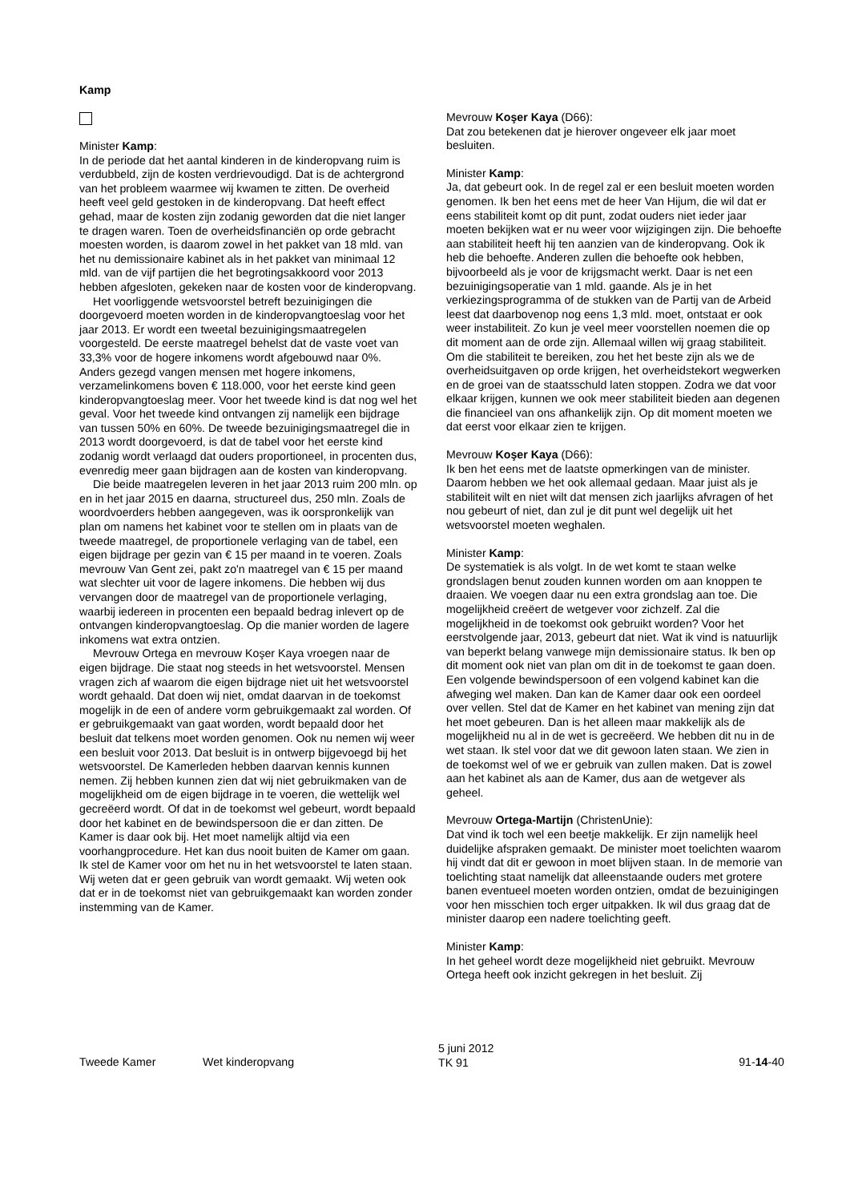Kamp
Minister Kamp:
In de periode dat het aantal kinderen in de kinderopvang ruim is verdubbeld, zijn de kosten verdrievoudigd. Dat is de achtergrond van het probleem waarmee wij kwamen te zitten. De overheid heeft veel geld gestoken in de kinderopvang. Dat heeft effect gehad, maar de kosten zijn zodanig geworden dat die niet langer te dragen waren. Toen de overheidsfinanciën op orde gebracht moesten worden, is daarom zowel in het pakket van 18 mld. van het nu demissionaire kabinet als in het pakket van minimaal 12 mld. van de vijf partijen die het begrotingsakkoord voor 2013 hebben afgesloten, gekeken naar de kosten voor de kinderopvang.
Het voorliggende wetsvoorstel betreft bezuinigingen die doorgevoerd moeten worden in de kinderopvangtoeslag voor het jaar 2013. Er wordt een tweetal bezuinigingsmaatregelen voorgesteld. De eerste maatregel behelst dat de vaste voet van 33,3% voor de hogere inkomens wordt afgebouwd naar 0%. Anders gezegd vangen mensen met hogere inkomens, verzamelinkomens boven € 118.000, voor het eerste kind geen kinderopvangtoeslag meer. Voor het tweede kind is dat nog wel het geval. Voor het tweede kind ontvangen zij namelijk een bijdrage van tussen 50% en 60%. De tweede bezuinigingsmaatregel die in 2013 wordt doorgevoerd, is dat de tabel voor het eerste kind zodanig wordt verlaagd dat ouders proportioneel, in procenten dus, evenredig meer gaan bijdragen aan de kosten van kinderopvang.
Die beide maatregelen leveren in het jaar 2013 ruim 200 mln. op en in het jaar 2015 en daarna, structureel dus, 250 mln. Zoals de woordvoerders hebben aangegeven, was ik oorspronkelijk van plan om namens het kabinet voor te stellen om in plaats van de tweede maatregel, de proportionele verlaging van de tabel, een eigen bijdrage per gezin van € 15 per maand in te voeren. Zoals mevrouw Van Gent zei, pakt zo'n maatregel van € 15 per maand wat slechter uit voor de lagere inkomens. Die hebben wij dus vervangen door de maatregel van de proportionele verlaging, waarbij iedereen in procenten een bepaald bedrag inlevert op de ontvangen kinderopvangtoeslag. Op die manier worden de lagere inkomens wat extra ontzien.
Mevrouw Ortega en mevrouw Koşer Kaya vroegen naar de eigen bijdrage. Die staat nog steeds in het wetsvoorstel. Mensen vragen zich af waarom die eigen bijdrage niet uit het wetsvoorstel wordt gehaald. Dat doen wij niet, omdat daarvan in de toekomst mogelijk in de een of andere vorm gebruikgemaakt zal worden. Of er gebruikgemaakt van gaat worden, wordt bepaald door het besluit dat telkens moet worden genomen. Ook nu nemen wij weer een besluit voor 2013. Dat besluit is in ontwerp bijgevoegd bij het wetsvoorstel. De Kamerleden hebben daarvan kennis kunnen nemen. Zij hebben kunnen zien dat wij niet gebruikmaken van de mogelijkheid om de eigen bijdrage in te voeren, die wettelijk wel gecreëerd wordt. Of dat in de toekomst wel gebeurt, wordt bepaald door het kabinet en de bewindspersoon die er dan zitten. De Kamer is daar ook bij. Het moet namelijk altijd via een voorhangprocedure. Het kan dus nooit buiten de Kamer om gaan. Ik stel de Kamer voor om het nu in het wetsvoorstel te laten staan. Wij weten dat er geen gebruik van wordt gemaakt. Wij weten ook dat er in de toekomst niet van gebruikgemaakt kan worden zonder instemming van de Kamer.
Mevrouw Koşer Kaya (D66):
Dat zou betekenen dat je hierover ongeveer elk jaar moet besluiten.
Minister Kamp:
Ja, dat gebeurt ook. In de regel zal er een besluit moeten worden genomen. Ik ben het eens met de heer Van Hijum, die wil dat er eens stabiliteit komt op dit punt, zodat ouders niet ieder jaar moeten bekijken wat er nu weer voor wijzigingen zijn. Die behoefte aan stabiliteit heeft hij ten aanzien van de kinderopvang. Ook ik heb die behoefte. Anderen zullen die behoefte ook hebben, bijvoorbeeld als je voor de krijgsmacht werkt. Daar is net een bezuinigingsoperatie van 1 mld. gaande. Als je in het verkiezingsprogramma of de stukken van de Partij van de Arbeid leest dat daarbovenop nog eens 1,3 mld. moet, ontstaat er ook weer instabiliteit. Zo kun je veel meer voorstellen noemen die op dit moment aan de orde zijn. Allemaal willen wij graag stabiliteit. Om die stabiliteit te bereiken, zou het het beste zijn als we de overheidsuitgaven op orde krijgen, het overheidstekort wegwerken en de groei van de staatsschuld laten stoppen. Zodra we dat voor elkaar krijgen, kunnen we ook meer stabiliteit bieden aan degenen die financieel van ons afhankelijk zijn. Op dit moment moeten we dat eerst voor elkaar zien te krijgen.
Mevrouw Koşer Kaya (D66):
Ik ben het eens met de laatste opmerkingen van de minister. Daarom hebben we het ook allemaal gedaan. Maar juist als je stabiliteit wilt en niet wilt dat mensen zich jaarlijks afvragen of het nou gebeurt of niet, dan zul je dit punt wel degelijk uit het wetsvoorstel moeten weghalen.
Minister Kamp:
De systematiek is als volgt. In de wet komt te staan welke grondslagen benut zouden kunnen worden om aan knoppen te draaien. We voegen daar nu een extra grondslag aan toe. Die mogelijkheid creëert de wetgever voor zichzelf. Zal die mogelijkheid in de toekomst ook gebruikt worden? Voor het eerstvolgende jaar, 2013, gebeurt dat niet. Wat ik vind is natuurlijk van beperkt belang vanwege mijn demissionaire status. Ik ben op dit moment ook niet van plan om dit in de toekomst te gaan doen. Een volgende bewindspersoon of een volgend kabinet kan die afweging wel maken. Dan kan de Kamer daar ook een oordeel over vellen. Stel dat de Kamer en het kabinet van mening zijn dat het moet gebeuren. Dan is het alleen maar makkelijk als de mogelijkheid nu al in de wet is gecreëerd. We hebben dit nu in de wet staan. Ik stel voor dat we dit gewoon laten staan. We zien in de toekomst wel of we er gebruik van zullen maken. Dat is zowel aan het kabinet als aan de Kamer, dus aan de wetgever als geheel.
Mevrouw Ortega-Martijn (ChristenUnie):
Dat vind ik toch wel een beetje makkelijk. Er zijn namelijk heel duidelijke afspraken gemaakt. De minister moet toelichten waarom hij vindt dat dit er gewoon in moet blijven staan. In de memorie van toelichting staat namelijk dat alleenstaande ouders met grotere banen eventueel moeten worden ontzien, omdat de bezuinigingen voor hen misschien toch erger uitpakken. Ik wil dus graag dat de minister daarop een nadere toelichting geeft.
Minister Kamp:
In het geheel wordt deze mogelijkheid niet gebruikt. Mevrouw Ortega heeft ook inzicht gekregen in het besluit. Zij
Tweede Kamer Wet kinderopvang
5 juni 2012
TK 91
91-14-40